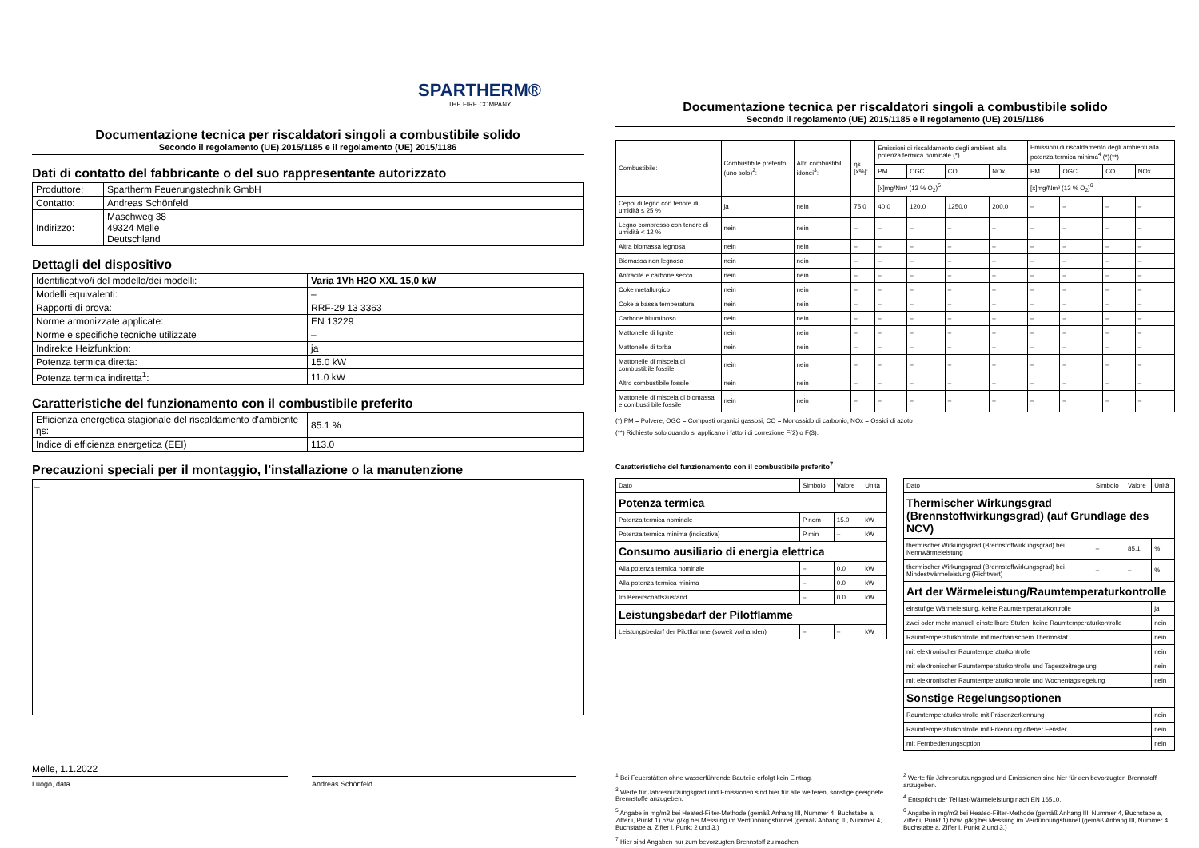SPARTHERM®
THE FIRE COMPANY
Documentazione tecnica per riscaldatori singoli a combustibile solido
Secondo il regolamento (UE) 2015/1185 e il regolamento (UE) 2015/1186
Dati di contatto del fabbricante o del suo rappresentante autorizzato
| Produttore: | Spartherm Feuerungstechnik GmbH |
| Contatto: | Andreas Schönfeld |
| Indirizzo: | Maschweg 38 49324 Melle Deutschland |
Dettagli del dispositivo
| Identificativo/i del modello/dei modelli: | Varia 1Vh H2O XXL 15,0 kW |
| Modelli equivalenti: | – |
| Rapporti di prova: | RRF-29 13 3363 |
| Norme armonizzate applicate: | EN 13229 |
| Norme e specifiche tecniche utilizzate | – |
| Indirekte Heizfunktion: | ja |
| Potenza termica diretta: | 15.0 kW |
| Potenza termica indiretta<sup>1</sup>: | 11.0 kW |
Caratteristiche del funzionamento con il combustibile preferito
| Efficienza energetica stagionale del riscaldamento d'ambiente ηs: | 85.1 % |
| Indice di efficienza energetica (EEI) | 113.0 |
Precauzioni speciali per il montaggio, l'installazione o la manutenzione
–
Melle, 1.1.2022
Luogo, data Andreas Schönfeld
Documentazione tecnica per riscaldatori singoli a combustibile solido
Secondo il regolamento (UE) 2015/1185 e il regolamento (UE) 2015/1186
| Combustibile: | Combustibile preferito (uno solo)<sup>2</sup>: | Altri combustibili idonei<sup>3</sup>: | ηs [x%]: | Emissioni di riscaldamento degli ambienti alla potenza termica nominale (*) | | | | Emissioni di riscaldamento degli ambienti alla potenza termica minima<sup>4</sup> (*)(**) | | | |
| --- | --- | --- | --- | --- | --- | --- | --- | --- | --- | --- | --- |
| | | | | PM | OGC | CO | NOx | PM | OGC | CO | NOx |
| | | | | [x]mg/Nm³ (13 % O<sub>2</sub>)<sup>5</sup> | | | | [x]mg/Nm³ (13 % O<sub>2</sub>)<sup>6</sup> | | | |
| Ceppi di legno con tenore di umidità ≤ 25 % | ja | nein | 75.0 | 40.0 | 120.0 | 1250.0 | 200.0 | – | – | – | – |
| Legno compresso con tenore di umidità < 12 % | nein | nein | – | – | – | – | – | – | – | – | – |
| Altra biomassa legnosa | nein | nein | – | – | – | – | – | – | – | – | – |
| Biomassa non legnosa | nein | nein | – | – | – | – | – | – | – | – | – |
| Antracite e carbone secco | nein | nein | – | – | – | – | – | – | – | – | – |
| Coke metallurgico | nein | nein | – | – | – | – | – | – | – | – | – |
| Coke a bassa temperatura | nein | nein | – | – | – | – | – | – | – | – | – |
| Carbone bituminoso | nein | nein | – | – | – | – | – | – | – | – | – |
| Mattonelle di lignite | nein | nein | – | – | – | – | – | – | – | – | – |
| Mattonelle di torba | nein | nein | – | – | – | – | – | – | – | – | – |
| Mattonelle di miscela di combustibile fossile | nein | nein | – | – | – | – | – | – | – | – | – |
| Altro combustibile fossile | nein | nein | – | – | – | – | – | – | – | – | – |
| Mattonelle di miscela di biomassa e combusti bile fossile | nein | nein | – | – | – | – | – | – | – | – | – |
(*) PM = Polvere, OGC = Composti organici gassosi, CO = Monossido di carbonio, NOx = Ossidi di azoto
(**) Richiesto solo quando si applicano i fattori di correzione F(2) o F(3).
Caratteristiche del funzionamento con il combustibile preferito<sup>7</sup>
| Dato | Simbolo | Valore | Unità |
| --- | --- | --- | --- |
| Potenza termica | | | |
| Potenza termica nominale | P nom | 15.0 | kW |
| Potenza termica minima (indicativa) | P min | – | kW |
| Consumo ausiliario di energia elettrica | | | |
| Alla potenza termica nominale | – | 0.0 | kW |
| Alla potenza termica minima | – | 0.0 | kW |
| Im Bereitschaftszustand | – | 0.0 | kW |
| Leistungsbedarf der Pilotflamme | | | |
| Leistungsbedarf der Pilotflamme (soweit vorhanden) | – | – | kW |
| Dato | Simbolo | Valore | Unità |
| --- | --- | --- | --- |
| Thermischer Wirkungsgrad (Brennstoffwirkungsgrad) (auf Grundlage des NCV) | | | |
| thermischer Wirkungsgrad (Brennstoffwirkungsgrad) bei Nennwärmeleistung | – | 85.1 | % |
| thermischer Wirkungsgrad (Brennstoffwirkungsgrad) bei Mindestwärmeleistung (Richtwert) | – | – | % |
| Art der Wärmeleistung/Raumtemperaturkontrolle | | | |
| einstufige Wärmeleistung, keine Raumtemperaturkontrolle | | | ja |
| zwei oder mehr manuell einstellbare Stufen, keine Raumtemperaturkontrolle | | | nein |
| Raumtemperaturkontrolle mit mechanischem Thermostat | | | nein |
| mit elektronischer Raumtemperaturkontrolle | | | nein |
| mit elektronischer Raumtemperaturkontrolle und Tageszeitregelung | | | nein |
| mit elektronischer Raumtemperaturkontrolle und Wochentagsregelung | | | nein |
| Sonstige Regelungsoptionen | | | |
| Raumtemperaturkontrolle mit Präsenzerkennung | | | nein |
| Raumtemperaturkontrolle mit Erkennung offener Fenster | | | nein |
| mit Fernbedienungsoption | | | nein |
<sup>1</sup> Bei Feuerstätten ohne wasserführende Bauteile erfolgt kein Eintrag.
<sup>3</sup> Werte für Jahresnutzungsgrad und Emissionen sind hier für alle weiteren, sonstige geeignete Brennstoffe anzugeben.
<sup>5</sup> Angabe in mg/m3 bei Heated-Filter-Methode (gemäß Anhang III, Nummer 4, Buchstabe a, Ziffer i, Punkt 1) bzw. g/kg bei Messung im Verdünnungstunnel (gemäß Anhang III, Nummer 4, Buchstabe a, Ziffer i, Punkt 2 und 3.)
<sup>7</sup> Hier sind Angaben nur zum bevorzugten Brennstoff zu machen.
<sup>2</sup> Werte für Jahresnutzungsgrad und Emissionen sind hier für den bevorzugten Brennstoff anzugeben.
<sup>4</sup> Entspricht der Teillast-Wärmeleistung nach EN 16510.
<sup>6</sup> Angabe in mg/m3 bei Heated-Filter-Methode (gemäß Anhang III, Nummer 4, Buchstabe a, Ziffer i, Punkt 1) bzw. g/kg bei Messung im Verdünnungstunnel (gemäß Anhang III, Nummer 4, Buchstabe a, Ziffer i, Punkt 2 und 3.)